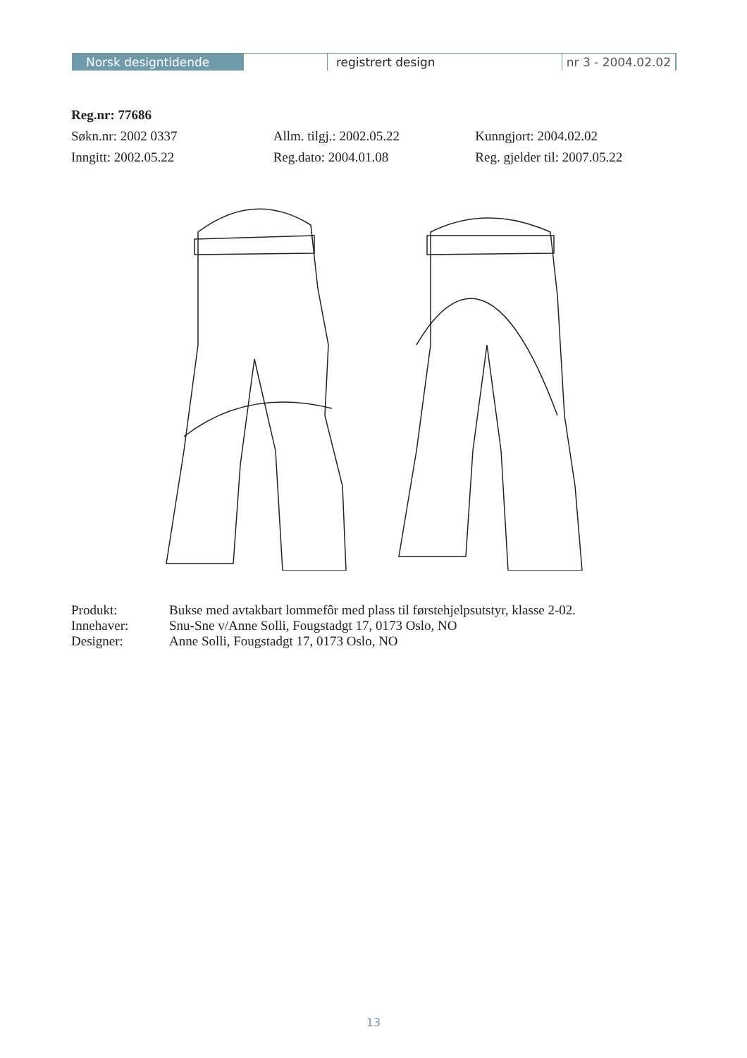Norsk designtidende registrert design nr 3 - 2004.02.02
Reg.nr: 77686
Søkn.nr: 2002 0337 Allm. tilgj.: 2002.05.22 Kunngjort: 2004.02.02
Inngitt: 2002.05.22 Reg.dato: 2004.01.08 Reg. gjelder til: 2007.05.22
| Produkt: | Bukse med avtakbart lommefôr med plass til førstehjelpsutstyr, klasse 2-02. |
| Innehaver: | Snu-Sne v/Anne Solli, Fougstadgt 17, 0173 Oslo, NO |
| Designer: | Anne Solli, Fougstadgt 17, 0173 Oslo, NO |
13